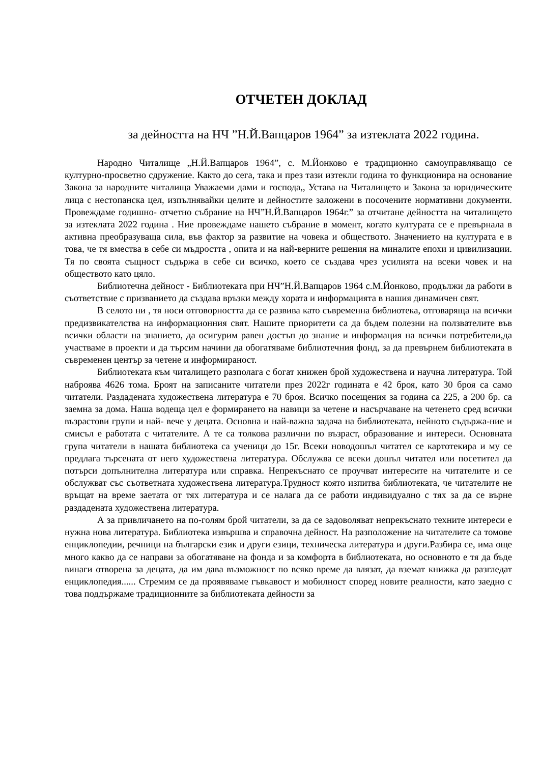ОТЧЕТЕН ДОКЛАД
за дейността на НЧ ”Н.Й.Вапцаров 1964” за изтеклата 2022 година.
Народно Читалище „Н.Й.Вапцаров 1964”, с. М.Йонково е традиционно самоуправляващо се културно-просветно сдружение. Както до сега, така и през тази изтекли година то функционира на основание Закона за народните читалища Уважаеми дами и господа,, Устава на Читалището и Закона за юридическите лица с нестопанска цел, изпълнявайки целите и дейностите заложени в посочените нормативни документи. Провеждаме годишно- отчетно събрание на НЧ”Н.Й.Вапцаров 1964г.” за отчитане дейността на читалището за изтеклата 2022 година . Ние провеждаме нашето събрание в момент, когато културата се е превърнала в активна преобразуваща сила, във фактор за развитие на човека и обществото. Значението на културата е в това, че тя вмества в себе си мъдростта , опита и на най-верните решения на миналите епохи и цивилизации. Тя по своята същност съдържа в себе си всичко, което се създава чрез усилията на всеки човек и на обществото като цяло.
Библиотечна дейност - Библиотеката при НЧ”Н.Й.Вапцаров 1964 с.М.Йонково, продължи да работи в съответствие с призванието да създава връзки между хората и информацията в нашия динамичен свят.
В селото ни , тя носи отговорността да се развива като съвременна библиотека, отговаряща на всички предизвикателства на информационния свят. Нашите приоритети са да бъдем полезни на ползвателите във всички области на знанието, да осигурим равен достъп до знание и информация на всички потребители,да участваме в проекти и да търсим начини да обогатяваме библиотечния фонд, за да превърнем библиотеката в съвременен център за четене и информираност.
Библиотеката към читалището разполага с богат книжен брой художествена и научна литература. Той наброява 4626 тома. Броят на записаните читатели през 2022г годината е 42 броя, като 30 броя са само читатели. Раздадената художествена литература е 70 броя. Всичко посещения за година са 225, а 200 бр. са заемна за дома. Наша водеща цел е формирането на навици за четене и насърчаване на четенето сред всички възрастови групи и най- вече у децата. Основна и най-важна задача на библиотеката, нейното съдържа-ние и смисъл е работата с читателите. А те са толкова различни по възраст, образование и интереси. Основната група читатели в нашата библиотека са ученици до 15г. Всеки новодошъл читател се картотекира и му се предлага търсената от него художествена литература. Обслужва се всеки дошъл читател или посетител да потърси допълнителна литература или справка. Непрекъснато се проучват интересите на читателите и се обслужват със съответната художествена литература.Трудност която изпитва библиотеката, че читателите не връщат на време заетата от тях литература и се налага да се работи индивидуално с тях за да се върне раздадената художествена литература.
А за привличането на по-голям брой читатели, за да се задоволяват непрекъснато техните интереси е нужна нова литература. Библиотека извършва и справочна дейност. На разположение на читателите са томове енциклопедии, речници на български език и други езици, техническа литература и други.Разбира се, има още много какво да се направи за обогатяване на фонда и за комфорта в библиотеката, но основното е тя да бъде винаги отворена за децата, да им дава възможност по всяко време да влязат, да вземат книжка да разгледат енциклопедия...... Стремим се да проявяваме гъвкавост и мобилност според новите реалности, като заедно с това поддържаме традиционните за библиотеката дейности за